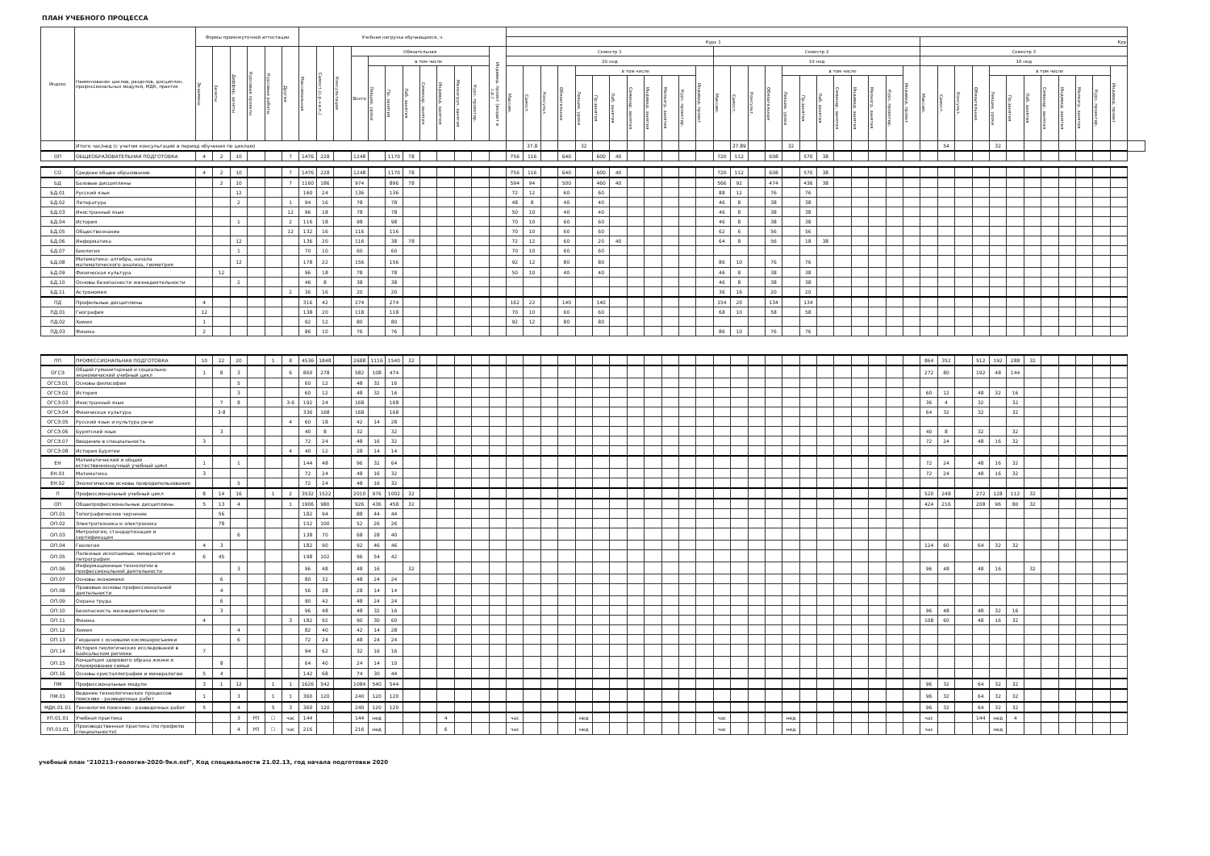ПЛАН УЧЕБНОГО ПРОЦЕССА
| Индекс | Наименование циклов, разделов, дисциплин, профессиональных модулей, МДК, практик | Формы промежуточной аттестации | | | | | | Учебная нагрузка обучающихся, ч. | | | | | | | | | | | | | | | | | | | | | | | | | | | | | | | | | | | | | | | | | | | | | | | | |
| --- | --- | --- | --- | --- | --- | --- | --- | --- | --- | --- | --- | --- | --- | --- | --- | --- | --- | --- | --- | --- | --- | --- | --- | --- | --- | --- | --- | --- | --- | --- | --- | --- | --- | --- | --- | --- | --- | --- | --- | --- | --- | --- | --- | --- | --- | --- | --- | --- | --- | --- | --- | --- | --- | --- | --- | --- |
| | | | | | | | | | | | | | | | | | | | | Курс 1 | | | | | | | | | | | | | | | | | | | | | | | | Кур | | | | | | | | | | | | |
| | | Экзамены | Зачеты | Диффер. зачеты | Курсовые проекты | Курсовые работы | Другие | Максимальная | Самост.(с.р.+и.п.) | Консультации | Обязательная | | | | | | | | Индивид. проект (входит в с.р.) | Семестр 1 | | | | | | | | | | | | Семестр 2 | | | | | | | | | | | | Семестр 3 | | | | | | | | | | | | |
| | | | | | | | | | | | Всего | в том числе | | | | | | | | 20 нед | | | | | | | | | | | | 19 нед | | | | | | | | | | | | 16 нед | | | | | | | | | | | | |
| | | | | | | | | | | | | Лекции, уроки | Пр. занятия | Лаб. занятия | Семинар. занятия | Индивид. занятия | Мелкогруп. занятия | Курс. проектир. | | Максим. | Самост. | Консульт. | Обязательная | в том числе | | | | | | | Индивид. проект | Максим. | Самост. | Консульт. | Обязательная | в том числе | | | | | | | Индивид. проект | Максим. | Самост. | Консульт. | Обязательная | в том числе | | | | | | | Индивид. проект | |
| | | | | | | | | | | | | | | | | | | | | | | | | Лекции, уроки | Пр.занятия | Лаб. занятия | Семинар. занятия | Индивид. занятия | Мелкогр. занятия | Курс. проектир. | | | | | | Лекции, уроки | Пр.занятия | Лаб. занятия | Семинар. занятия | Индивид. занятия | Мелкогр. занятия | Курс. проектир. | | | | | | Лекции, уроки | Пр.занятия | Лаб. занятия | Семинар. занятия | Индивид. занятия | Мелкогр. занятия | Курс. проектир. | | |
| | Итого час/нед (с учетом консультаций в период обучения по циклам) | | | | | | | | | | | | | | | | | | | | 37.8 | | | 32 | | | | | | | | | 37.89 | | | 32 | | | | | | | | | 54 | | | 32 | | | | | | | | |
| ОП | ОБЩЕОБРАЗОВАТЕЛЬНАЯ ПОДГОТОВКА | 4 | 2 | 10 | | | 7 | 1476 | 228 | | 1248 | | 1170 | 78 | | | | | | 756 | 116 | | 640 | | 600 | 40 | | | | | | 720 | 112 | | 608 | | 570 | 38 | | | | | | | | | | | | | | | | | | |
| СО | Среднее общее образование | 4 | 2 | 10 | | | 7 | 1476 | 228 | | 1248 | | 1170 | 78 | | | | | | 756 | 116 | | 640 | | 600 | 40 | | | | | | 720 | 112 | | 608 | | 570 | 38 | | | | | | | | | | | | | | | | | | |
| БД | Базовые дисциплины | | 2 | 10 | | | 7 | 1160 | 186 | | 974 | | 896 | 78 | | | | | | 594 | 94 | | 500 | | 460 | 40 | | | | | | 566 | 92 | | 474 | | 436 | 38 | | | | | | | | | | | | | | | | | | |
| БД.01 | Русский язык | | | 12 | | | | 160 | 24 | | 136 | | 136 | | | | | | | 72 | 12 | | 60 | | 60 | | | | | | | 88 | 12 | | 76 | | 76 | | | | | | | | | | | | | | | | | | | |
| БД.02 | Литература | | | 2 | | | 1 | 94 | 16 | | 78 | | 78 | | | | | | | 48 | 8 | | 40 | | 40 | | | | | | | 46 | 8 | | 38 | | 38 | | | | | | | | | | | | | | | | | | | |
| БД.03 | Иностранный язык | | | | | | 12 | 96 | 18 | | 78 | | 78 | | | | | | | 50 | 10 | | 40 | | 40 | | | | | | | 46 | 8 | | 38 | | 38 | | | | | | | | | | | | | | | | | | | |
| БД.04 | История | | | 1 | | | 2 | 116 | 18 | | 98 | | 98 | | | | | | | 70 | 10 | | 60 | | 60 | | | | | | | 46 | 8 | | 38 | | 38 | | | | | | | | | | | | | | | | | | | |
| БД.05 | Обществознание | | | | | | 12 | 132 | 16 | | 116 | | 116 | | | | | | | 70 | 10 | | 60 | | 60 | | | | | | | 62 | 6 | | 56 | | 56 | | | | | | | | | | | | | | | | | | | |
| БД.06 | Информатика | | | 12 | | | | 136 | 20 | | 116 | | 38 | 78 | | | | | | 72 | 12 | | 60 | | 20 | 40 | | | | | | 64 | 8 | | 56 | | 18 | 38 | | | | | | | | | | | | | | | | | | |
| БД.07 | Биология | | | 1 | | | | 70 | 10 | | 60 | | 60 | | | | | | | 70 | 10 | | 60 | | 60 | | | | | | | | | | | | | | | | | | | | | | | | | | | | | | | |
| БД.08 | Математика: алгебра, начала математического анализа, геометрия | | | 12 | | | | 178 | 22 | | 156 | | 156 | | | | | | | 92 | 12 | | 80 | | 80 | | | | | | | 86 | 10 | | 76 | | 76 | | | | | | | | | | | | | | | | | | | |
| БД.09 | Физическая культура | | 12 | | | | | 96 | 18 | | 78 | | 78 | | | | | | | 50 | 10 | | 40 | | 40 | | | | | | | 46 | 8 | | 38 | | 38 | | | | | | | | | | | | | | | | | | | |
| БД.10 | Основы безопасности жизнедеятельности | | | 2 | | | | 46 | 8 | | 38 | | 38 | | | | | | | | | | | | | | | | | | | 46 | 8 | | 38 | | 38 | | | | | | | | | | | | | | | | | | | |
| БД.11 | Астрономия | | | | | | 2 | 36 | 16 | | 20 | | 20 | | | | | | | | | | | | | | | | | | | 36 | 16 | | 20 | | 20 | | | | | | | | | | | | | | | | | | | |
| ПД | Профильные дисциплины | 4 | | | | | | 316 | 42 | | 274 | | 274 | | | | | | | 162 | 22 | | 140 | | 140 | | | | | | | 154 | 20 | | 134 | | 134 | | | | | | | | | | | | | | | | | | | |
| ПД.01 | География | 12 | | | | | | 138 | 20 | | 118 | | 118 | | | | | | | 70 | 10 | | 60 | | 60 | | | | | | | 68 | 10 | | 58 | | 58 | | | | | | | | | | | | | | | | | | | |
| ПД.02 | Химия | 1 | | | | | | 92 | 12 | | 80 | | 80 | | | | | | | 92 | 12 | | 80 | | 80 | | | | | | | | | | | | | | | | | | | | | | | | | | | | | | | |
| ПД.03 | Физика | 2 | | | | | | 86 | 10 | | 76 | | 76 | | | | | | | | | | | | | | | | | | | 86 | 10 | | 76 | | 76 | | | | | | | | | | | | | | | | | | | |
| ПП | ПРОФЕССИОНАЛЬНАЯ ПОДГОТОВКА | 10 | 22 | 20 | | 1 | 8 | 4536 | 1848 | | 2688 | 1116 | 1540 | 32 | | | | | | | | | | | | | | | | | | | | | | | | | | | | | | 864 | 352 | | 512 | 192 | 288 | 32 | | | | | | |
| ОГСЭ | Общий гуманитарный и социально-экономический учебный цикл | 1 | 8 | 3 | | | 6 | 860 | 278 | | 582 | 108 | 474 | | | | | | | | | | | | | | | | | | | | | | | | | | | | | | | 272 | 80 | | 192 | 48 | 144 | | | | | | | |
| ОГСЭ.01 | Основы философии | | | 5 | | | | 60 | 12 | | 48 | 32 | 16 | | | | | | | | | | | | | | | | | | | | | | | | | | | | | | | | | | | | | | | | | | | |
| ОГСЭ.02 | История | | | 3 | | | | 60 | 12 | | 48 | 32 | 16 | | | | | | | | | | | | | | | | | | | | | | | | | | | | | | | 60 | 12 | | 48 | 32 | 16 | | | | | | | |
| ОГСЭ.03 | Иностранный язык | | 7 | 8 | | | 3-6 | 192 | 24 | | 168 | | 168 | | | | | | | | | | | | | | | | | | | | | | | | | | | | | | | 36 | 4 | | 32 | | 32 | | | | | | | |
| ОГСЭ.04 | Физическая культура | | 3-8 | | | | | 336 | 168 | | 168 | | 168 | | | | | | | | | | | | | | | | | | | | | | | | | | | | | | | 64 | 32 | | 32 | | 32 | | | | | | | |
| ОГСЭ.05 | Русский язык и культура речи | | | | | | 4 | 60 | 18 | | 42 | 14 | 28 | | | | | | | | | | | | | | | | | | | | | | | | | | | | | | | | | | | | | | | | | | | |
| ОГСЭ.06 | Бурятский язык | | 3 | | | | | 40 | 8 | | 32 | | 32 | | | | | | | | | | | | | | | | | | | | | | | | | | | | | | | 40 | 8 | | 32 | | 32 | | | | | | | |
| ОГСЭ.07 | Введение в специальность | 3 | | | | | | 72 | 24 | | 48 | 16 | 32 | | | | | | | | | | | | | | | | | | | | | | | | | | | | | | | 72 | 24 | | 48 | 16 | 32 | | | | | | | |
| ОГСЭ.08 | История Бурятии | | | | | | 4 | 40 | 12 | | 28 | 14 | 14 | | | | | | | | | | | | | | | | | | | | | | | | | | | | | | | | | | | | | | | | | | | |
| ЕН | Математический и общий естественнонаучный учебный цикл | 1 | | 1 | | | | 144 | 48 | | 96 | 32 | 64 | | | | | | | | | | | | | | | | | | | | | | | | | | | | | | | 72 | 24 | | 48 | 16 | 32 | | | | | | | |
| ЕН.01 | Математика | 3 | | | | | | 72 | 24 | | 48 | 16 | 32 | | | | | | | | | | | | | | | | | | | | | | | | | | | | | | | 72 | 24 | | 48 | 16 | 32 | | | | | | | |
| ЕН.02 | Экологические основы природопользования | | | 5 | | | | 72 | 24 | | 48 | 16 | 32 | | | | | | | | | | | | | | | | | | | | | | | | | | | | | | | | | | | | | | | | | | | |
| П | Профессиональный учебный цикл | 8 | 14 | 16 | | 1 | 2 | 3532 | 1522 | | 2010 | 976 | 1002 | 32 | | | | | | | | | | | | | | | | | | | | | | | | | | | | | | 520 | 248 | | 272 | 128 | 112 | 32 | | | | | | |
| ОП | Общепрофессиональные дисциплины | 5 | 13 | 4 | | | 1 | 1906 | 980 | | 926 | 436 | 458 | 32 | | | | | | | | | | | | | | | | | | | | | | | | | | | | | | 424 | 216 | | 208 | 96 | 80 | 32 | | | | | | |
| ОП.01 | Топографическое черчение | | 56 | | | | | 182 | 94 | | 88 | 44 | 44 | | | | | | | | | | | | | | | | | | | | | | | | | | | | | | | | | | | | | | | | | | | |
| ОП.02 | Электротехника и электроника | | 78 | | | | | 152 | 100 | | 52 | 26 | 26 | | | | | | | | | | | | | | | | | | | | | | | | | | | | | | | | | | | | | | | | | | | |
| ОП.03 | Метрология, стандартизация и сертификация | | | 6 | | | | 138 | 70 | | 68 | 28 | 40 | | | | | | | | | | | | | | | | | | | | | | | | | | | | | | | | | | | | | | | | | | | |
| ОП.04 | Геология | 4 | 3 | | | | | 182 | 90 | | 92 | 46 | 46 | | | | | | | | | | | | | | | | | | | | | | | | | | | | | | | 124 | 60 | | 64 | 32 | 32 | | | | | | | |
| ОП.05 | Полезные ископаемые, минералогия и петрография | 6 | 45 | | | | | 198 | 102 | | 96 | 54 | 42 | | | | | | | | | | | | | | | | | | | | | | | | | | | | | | | | | | | | | | | | | | | |
| ОП.06 | Информационные технологии в профессиональной деятельности | | | 3 | | | | 96 | 48 | | 48 | 16 | | 32 | | | | | | | | | | | | | | | | | | | | | | | | | | | | | | 96 | 48 | | 48 | 16 | | 32 | | | | | | |
| ОП.07 | Основы экономики | | 6 | | | | | 80 | 32 | | 48 | 24 | 24 | | | | | | | | | | | | | | | | | | | | | | | | | | | | | | | | | | | | | | | | | | | |
| ОП.08 | Правовые основы профессиональной деятельности | | 4 | | | | | 56 | 28 | | 28 | 14 | 14 | | | | | | | | | | | | | | | | | | | | | | | | | | | | | | | | | | | | | | | | | | | |
| ОП.09 | Охрана труда | | 6 | | | | | 90 | 42 | | 48 | 24 | 24 | | | | | | | | | | | | | | | | | | | | | | | | | | | | | | | | | | | | | | | | | | | |
| ОП.10 | Безопасность жизнедеятельности | | 3 | | | | | 96 | 48 | | 48 | 32 | 16 | | | | | | | | | | | | | | | | | | | | | | | | | | | | | | | 96 | 48 | | 48 | 32 | 16 | | | | | | | |
| ОП.11 | Физика | 4 | | | | | 3 | 182 | 92 | | 90 | 30 | 60 | | | | | | | | | | | | | | | | | | | | | | | | | | | | | | | 108 | 60 | | 48 | 16 | 32 | | | | | | | |
| ОП.12 | Химия | | | 4 | | | | 82 | 40 | | 42 | 14 | 28 | | | | | | | | | | | | | | | | | | | | | | | | | | | | | | | | | | | | | | | | | | | |
| ОП.13 | Геодезия с основами космоаэросъемки | | | 6 | | | | 72 | 24 | | 48 | 24 | 24 | | | | | | | | | | | | | | | | | | | | | | | | | | | | | | | | | | | | | | | | | | | |
| ОП.14 | История геологических исследований в Байкальском регионе | 7 | | | | | | 94 | 62 | | 32 | 16 | 16 | | | | | | | | | | | | | | | | | | | | | | | | | | | | | | | | | | | | | | | | | | | |
| ОП.15 | Концепция здорового образа жизни и планирование семьи | | 8 | | | | | 64 | 40 | | 24 | 14 | 10 | | | | | | | | | | | | | | | | | | | | | | | | | | | | | | | | | | | | | | | | | | | |
| ОП.16 | Основы кристаллографии и минералогии | 5 | 4 | | | | | 142 | 68 | | 74 | 30 | 44 | | | | | | | | | | | | | | | | | | | | | | | | | | | | | | | | | | | | | | | | | | | |
| ПМ | Профессиональные модули | 3 | 1 | 12 | | 1 | 1 | 1626 | 542 | | 1084 | 540 | 544 | | | | | | | | | | | | | | | | | | | | | | | | | | | | | | | 96 | 32 | | 64 | 32 | 32 | | | | | | | |
| ПМ.01 | Ведение технологических процессов поисково - разведочных работ | 1 | | 3 | | 1 | 1 | 360 | 120 | | 240 | 120 | 120 | | | | | | | | | | | | | | | | | | | | | | | | | | | | | | | 96 | 32 | | 64 | 32 | 32 | | | | | | | |
| МДК.01.01 | Технология поисково - разведочных работ | 5 | | 4 | | 5 | 3 | 360 | 120 | | 240 | 120 | 120 | | | | | | | | | | | | | | | | | | | | | | | | | | | | | | | 96 | 32 | | 64 | 32 | 32 | | | | | | | |
| УП.01.01 | Учебная практика | | | 3 | РП | ☐ | час | 144 | | | 144 | нед | | | | 4 | | | | час | | | | нед | | | | | | | | час | | | | нед | | | | | | | | час | | | 144 | нед | 4 | | | | | | | |
| ПП.01.01 | Производственная практика (по профилю специальности) | | | 4 | РП | ☐ | час | 216 | | | 216 | нед | | | | 6 | | | | час | | | | нед | | | | | | | | час | | | | нед | | | | | | | | час | | | | нед | | | | | | | | |
учебный план "210213-геология-2020-9кл.osf", Код специальности 21.02.13, год начала подготовки 2020